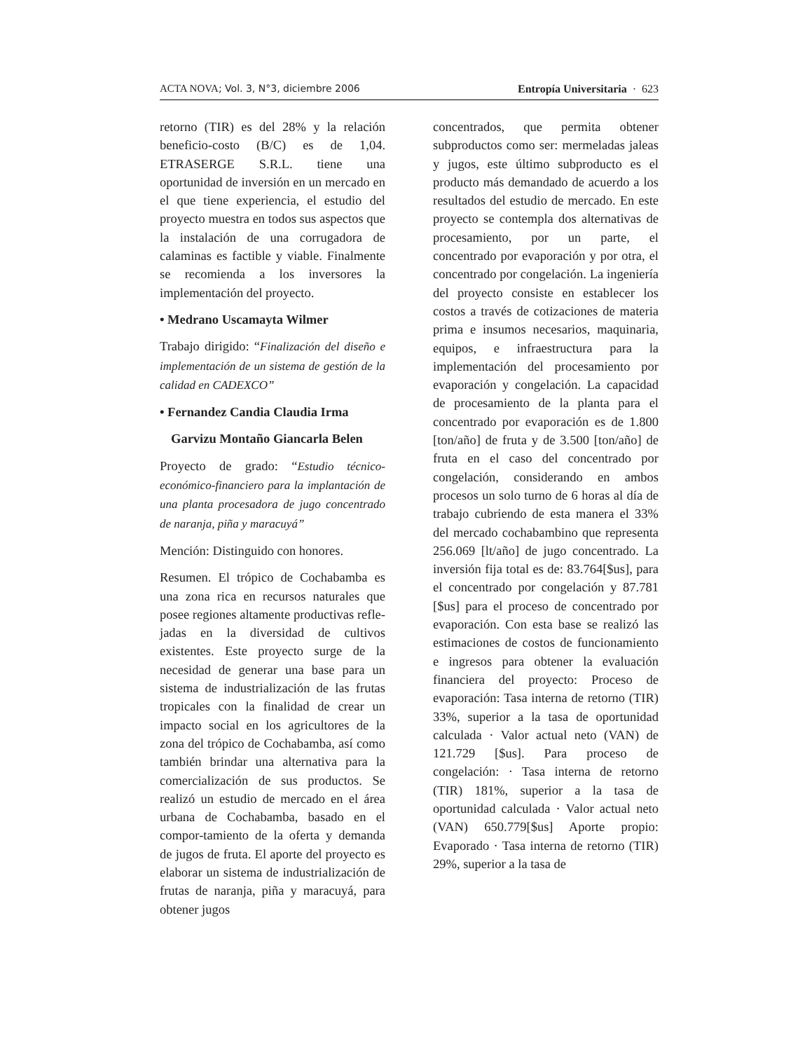ACTA NOVA; Vol. 3, N°3, diciembre 2006 Entropía Universitaria · 623
retorno (TIR) es del 28% y la relación beneficio-costo (B/C) es de 1,04. ETRASERGE S.R.L. tiene una oportunidad de inversión en un mercado en el que tiene experiencia, el estudio del proyecto muestra en todos sus aspectos que la instalación de una corrugadora de calaminas es factible y viable. Finalmente se recomienda a los inversores la implementación del proyecto.
• Medrano Uscamayta Wilmer
Trabajo dirigido: “Finalización del diseño e implementación de un sistema de gestión de la calidad en CADEXCO”
• Fernandez Candia Claudia Irma
Garvizu Montaño Giancarla Belen
Proyecto de grado: “Estudio técnico-económico-financiero para la implantación de una planta procesadora de jugo concentrado de naranja, piña y maracuyá”
Mención: Distinguido con honores.
Resumen. El trópico de Cochabamba es una zona rica en recursos naturales que posee regiones altamente productivas refle-jadas en la diversidad de cultivos existentes. Este proyecto surge de la necesidad de generar una base para un sistema de industrialización de las frutas tropicales con la finalidad de crear un impacto social en los agricultores de la zona del trópico de Cochabamba, así como también brindar una alternativa para la comercialización de sus productos. Se realizó un estudio de mercado en el área urbana de Cochabamba, basado en el compor-tamiento de la oferta y demanda de jugos de fruta. El aporte del proyecto es elaborar un sistema de industrialización de frutas de naranja, piña y maracuyá, para obtener jugos
concentrados, que permita obtener subproductos como ser: mermeladas jaleas y jugos, este último subproducto es el producto más demandado de acuerdo a los resultados del estudio de mercado. En este proyecto se contempla dos alternativas de procesamiento, por un parte, el concentrado por evaporación y por otra, el concentrado por congelación. La ingeniería del proyecto consiste en establecer los costos a través de cotizaciones de materia prima e insumos necesarios, maquinaria, equipos, e infraestructura para la implementación del procesamiento por evaporación y congelación. La capacidad de procesamiento de la planta para el concentrado por evaporación es de 1.800 [ton/año] de fruta y de 3.500 [ton/año] de fruta en el caso del concentrado por congelación, considerando en ambos procesos un solo turno de 6 horas al día de trabajo cubriendo de esta manera el 33% del mercado cochabambino que representa 256.069 [lt/año] de jugo concentrado. La inversión fija total es de: 83.764[$us], para el concentrado por congelación y 87.781 [$us] para el proceso de concentrado por evaporación. Con esta base se realizó las estimaciones de costos de funcionamiento e ingresos para obtener la evaluación financiera del proyecto: Proceso de evaporación: Tasa interna de retorno (TIR) 33%, superior a la tasa de oportunidad calculada · Valor actual neto (VAN) de 121.729 [$us]. Para proceso de congelación: · Tasa interna de retorno (TIR) 181%, superior a la tasa de oportunidad calculada · Valor actual neto (VAN) 650.779[$us] Aporte propio: Evaporado · Tasa interna de retorno (TIR) 29%, superior a la tasa de